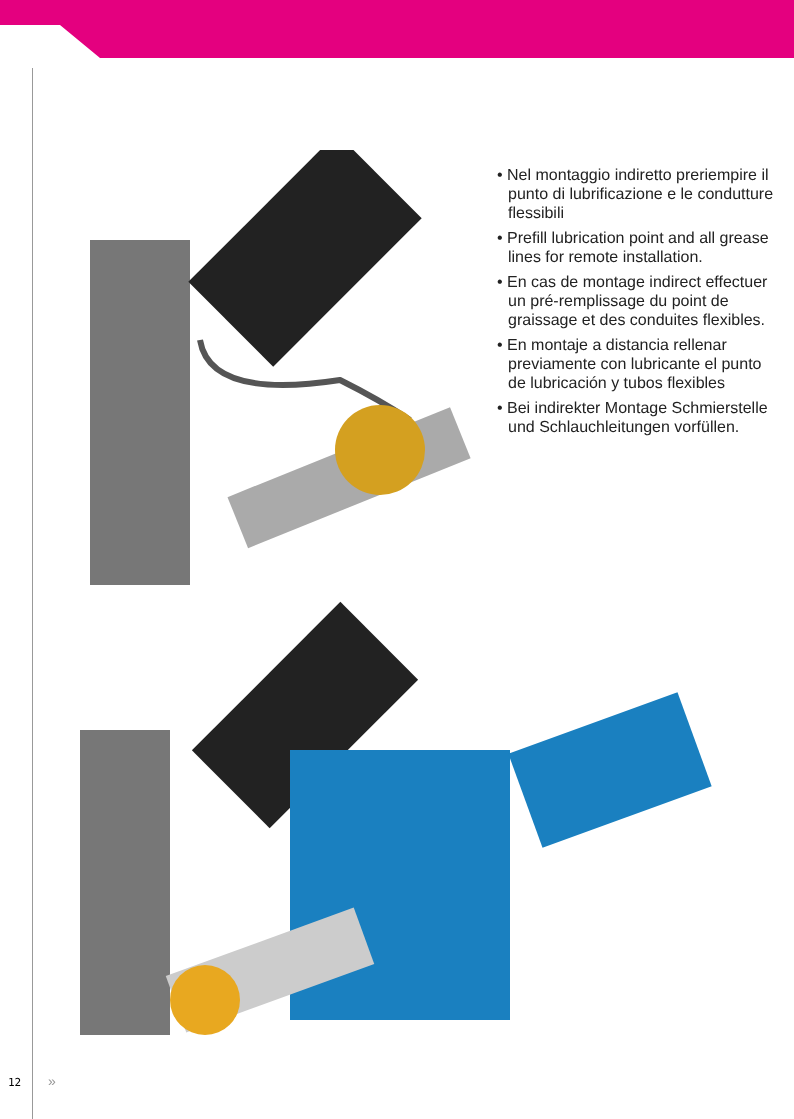• Nel montaggio indiretto preriempire il punto di lubrificazione e le condutture flessibili
• Prefill lubrication point and all grease lines for remote installation.
• En cas de montage indirect effectuer un pré-remplissage du point de graissage et des conduites flexibles.
• En montaje a distancia rellenar previamente con lubricante el punto de lubricación y tubos flexibles
• Bei indirekter Montage Schmierstelle und Schlauchleitungen vorfüllen.
12 »